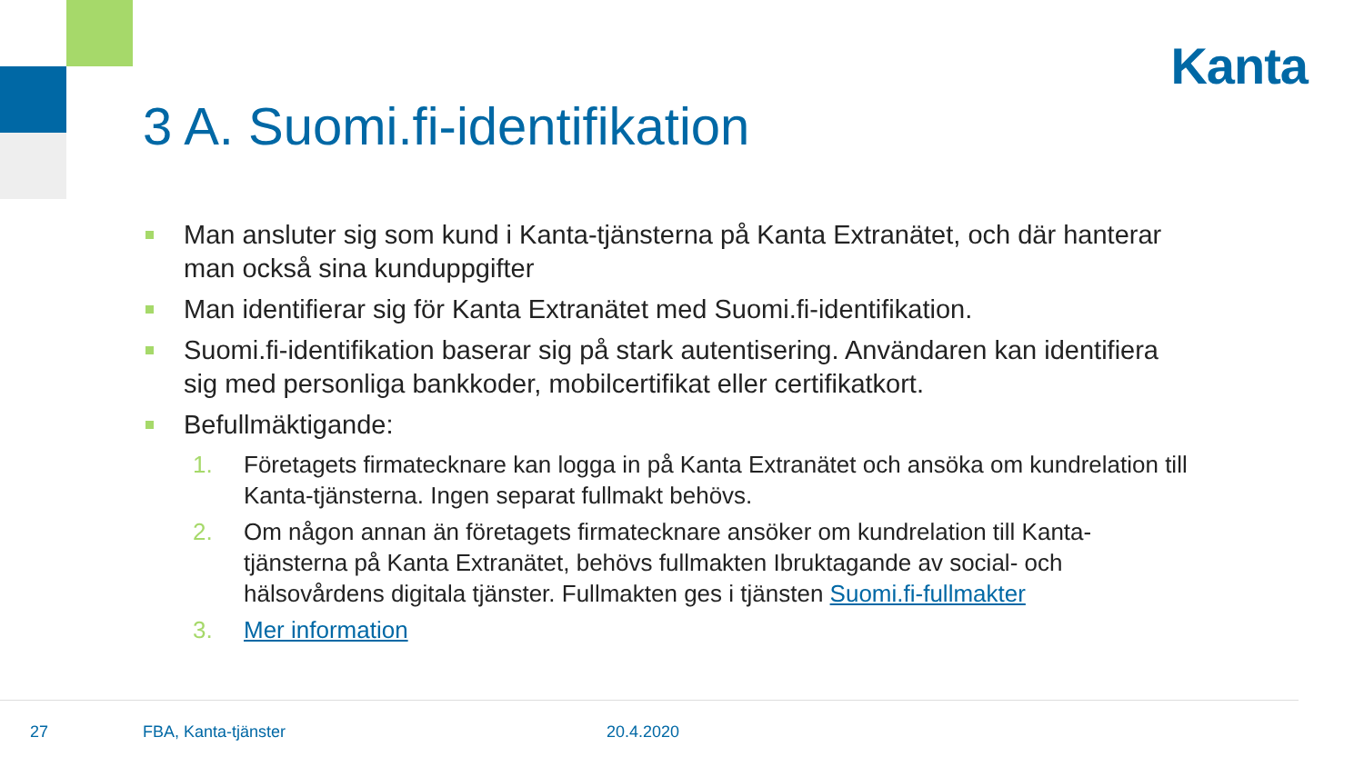Kanta
3 A. Suomi.fi-identifikation
Man ansluter sig som kund i Kanta-tjänsterna på Kanta Extranätet, och där hanterar man också sina kunduppgifter
Man identifierar sig för Kanta Extranätet med Suomi.fi-identifikation.
Suomi.fi-identifikation baserar sig på stark autentisering. Användaren kan identifiera sig med personliga bankkoder, mobilcertifikat eller certifikatkort.
Befullmäktigande:
1. Företagets firmatecknare kan logga in på Kanta Extranätet och ansöka om kundrelation till Kanta-tjänsterna. Ingen separat fullmakt behövs.
2. Om någon annan än företagets firmatecknare ansöker om kundrelation till Kanta-tjänsterna på Kanta Extranätet, behövs fullmakten Ibruktagande av social- och hälsovårdens digitala tjänster. Fullmakten ges i tjänsten Suomi.fi-fullmakter
3. Mer information
27 FBA, Kanta-tjänster 20.4.2020